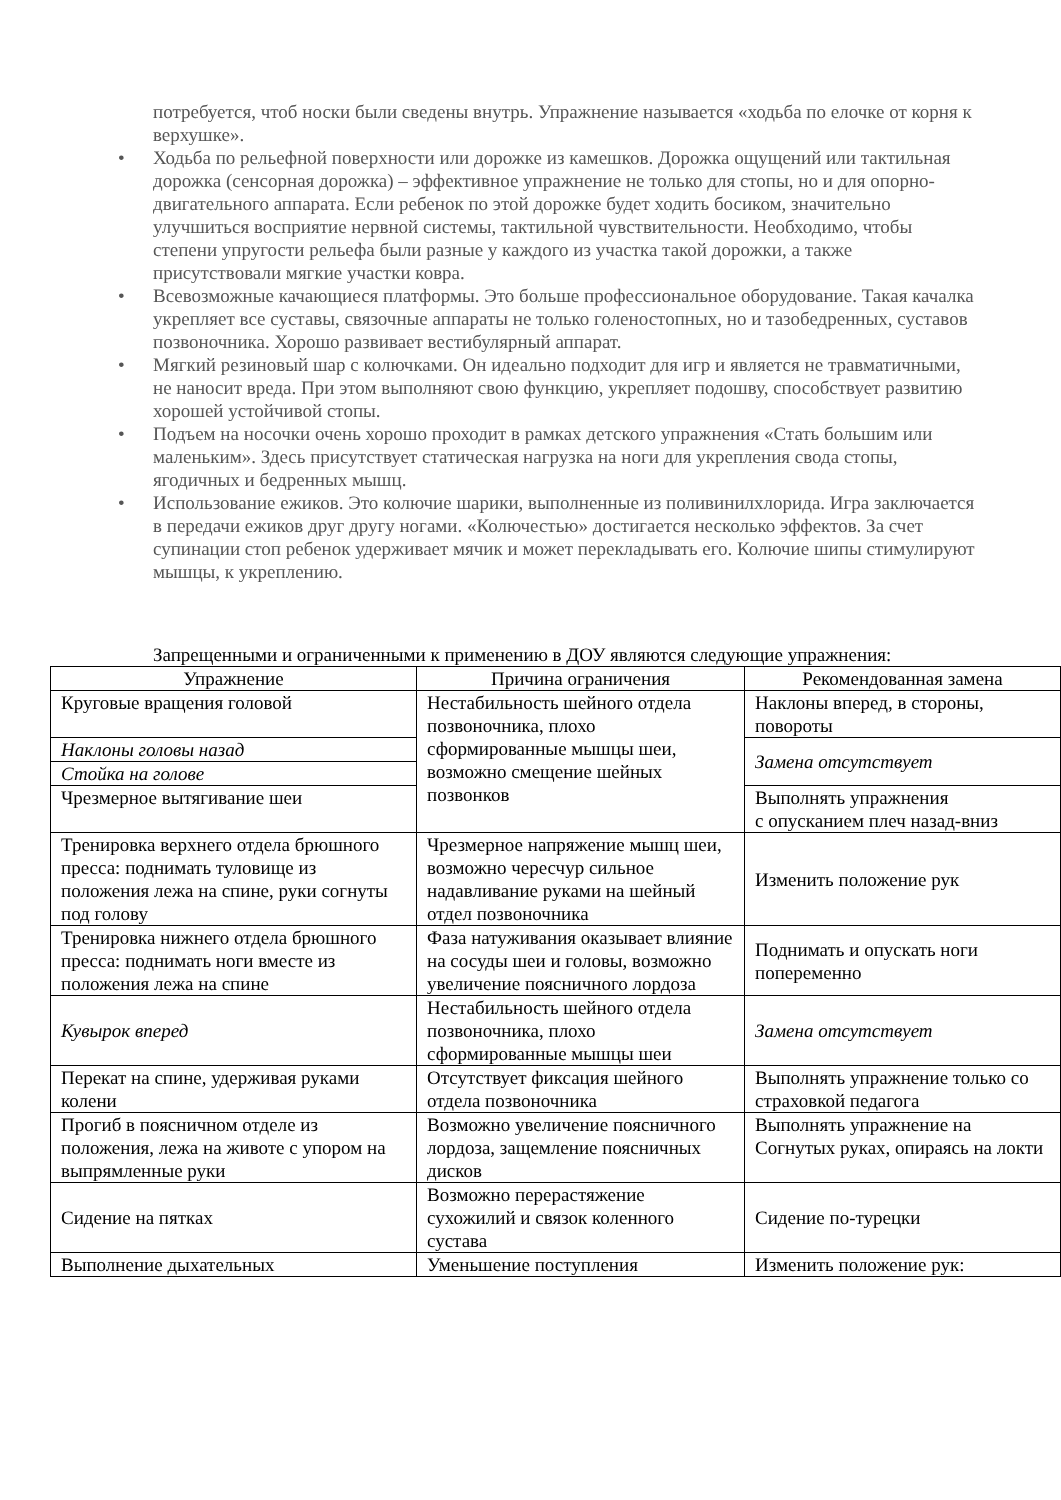потребуется, чтоб носки были сведены внутрь. Упражнение называется «ходьба по елочке от корня к верхушке».
• Ходьба по рельефной поверхности или дорожке из камешков. Дорожка ощущений или тактильная дорожка (сенсорная дорожка) – эффективное упражнение не только для стопы, но и для опорно-двигательного аппарата. Если ребенок по этой дорожке будет ходить босиком, значительно улучшиться восприятие нервной системы, тактильной чувствительности. Необходимо, чтобы степени упругости рельефа были разные у каждого из участка такой дорожки, а также присутствовали мягкие участки ковра.
• Всевозможные качающиеся платформы. Это больше профессиональное оборудование. Такая качалка укрепляет все суставы, связочные аппараты не только голеностопных, но и тазобедренных, суставов позвоночника. Хорошо развивает вестибулярный аппарат.
• Мягкий резиновый шар с колючками. Он идеально подходит для игр и является не травматичными, не наносит вреда. При этом выполняют свою функцию, укрепляет подошву, способствует развитию хорошей устойчивой стопы.
• Подъем на носочки очень хорошо проходит в рамках детского упражнения «Стать большим или маленьким». Здесь присутствует статическая нагрузка на ноги для укрепления свода стопы, ягодичных и бедренных мышц.
• Использование ежиков. Это колючие шарики, выполненные из поливинилхлорида. Игра заключается в передачи ежиков друг другу ногами. «Колючестью» достигается несколько эффектов. За счет супинации стоп ребенок удерживает мячик и может перекладывать его. Колючие шипы стимулируют мышцы, к укреплению.
Запрещенными и ограниченными к применению в ДОУ являются следующие упражнения:
| Упражнение | Причина ограничения | Рекомендованная замена |
| --- | --- | --- |
| Круговые вращения головой | Нестабильность шейного отдела позвоночника, плохо сформированные мышцы шеи, возможно смещение шейных позвонков | Наклоны вперед, в стороны, повороты |
| Наклоны головы назад | | Замена отсутствует |
| Стойка на голове | | |
| Чрезмерное вытягивание шеи | | Выполнять упражнения с опусканием плеч назад-вниз |
| Тренировка верхнего отдела брюшного пресса: поднимать туловище из положения лежа на спине, руки согнуты под голову | Чрезмерное напряжение мышц шеи, возможно чересчур сильное надавливание руками на шейный отдел позвоночника | Изменить положение рук |
| Тренировка нижнего отдела брюшного пресса: поднимать ноги вместе из положения лежа на спине | Фаза натуживания оказывает влияние на сосуды шеи и головы, возможно увеличение поясничного лордоза | Поднимать и опускать ноги попеременно |
| Кувырок вперед | Нестабильность шейного отдела позвоночника, плохо сформированные мышцы шеи | Замена отсутствует |
| Перекат на спине, удерживая руками колени | Отсутствует фиксация шейного отдела позвоночника | Выполнять упражнение только со страховкой педагога |
| Прогиб в поясничном отделе из положения, лежа на животе с упором на выпрямленные руки | Возможно увеличение поясничного лордоза, защемление поясничных дисков | Выполнять упражнение на Согнутых руках, опираясь на локти |
| Сидение на пятках | Возможно перерастяжение сухожилий и связок коленного сустава | Сидение по-турецки |
| Выполнение дыхательных | Уменьшение поступления | Изменить положение рук: |